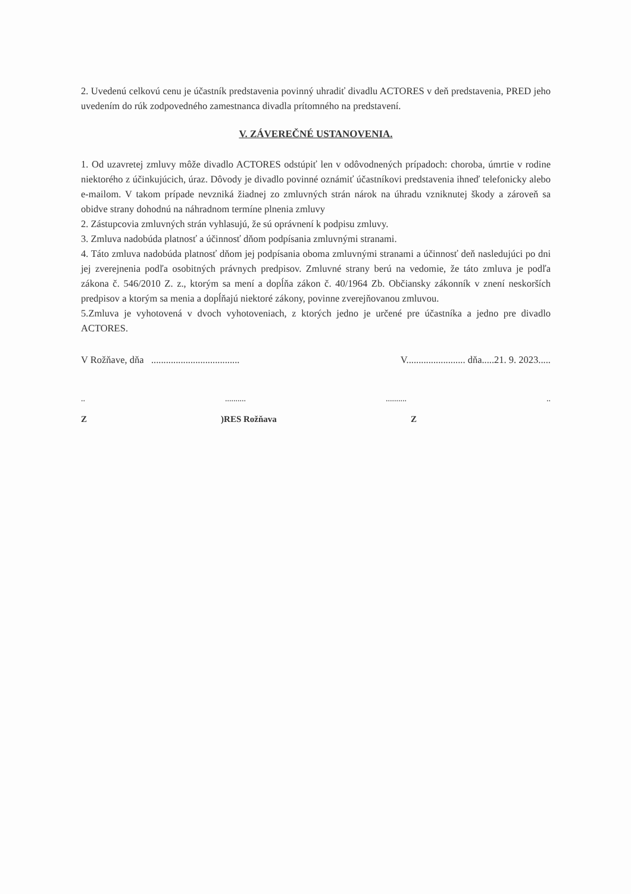2. Uvedenú celkovú cenu je účastník predstavenia povinný uhradiť divadlu ACTORES v deň predstavenia, PRED jeho uvedením do rúk zodpovedného zamestnanca divadla prítomného na predstavení.
V. ZÁVEREČNÉ USTANOVENIA.
1. Od uzavretej zmluvy môže divadlo ACTORES odstúpiť len v odôvodnených prípadoch: choroba, úmrtie v rodine niektorého z účinkujúcich, úraz. Dôvody je divadlo povinné oznámiť účastníkovi predstavenia ihneď telefonicky alebo e-mailom. V takom prípade nevzniká žiadnej zo zmluvných strán nárok na úhradu vzniknutej škody a zároveň sa obidve strany dohodnú na náhradnom termíne plnenia zmluvy
2. Zástupcovia zmluvných strán vyhlasujú, že sú oprávnení k podpisu zmluvy.
3. Zmluva nadobúda platnosť a účinnosť dňom podpísania zmluvnými stranami.
4. Táto zmluva nadobúda platnosť dňom jej podpísania oboma zmluvnými stranami a účinnosť deň nasledujúci po dni jej zverejnenia podľa osobitných právnych predpisov. Zmluvné strany berú na vedomie, že táto zmluva je podľa zákona č. 546/2010 Z. z., ktorým sa mení a dopĺňa zákon č. 40/1964 Zb. Občiansky zákonník v znení neskorších predpisov a ktorým sa menia a dopĺňajú niektoré zákony, povinne zverejňovanou zmluvou.
5.Zmluva je vyhotovená v dvoch vyhotoveniach, z ktorých jedno je určené pre účastníka a jedno pre divadlo ACTORES.
V Rožňave, dňa .................................... V........................ dňa.....21. 9. 2023.....
........................
Z)RES Rožňava Z